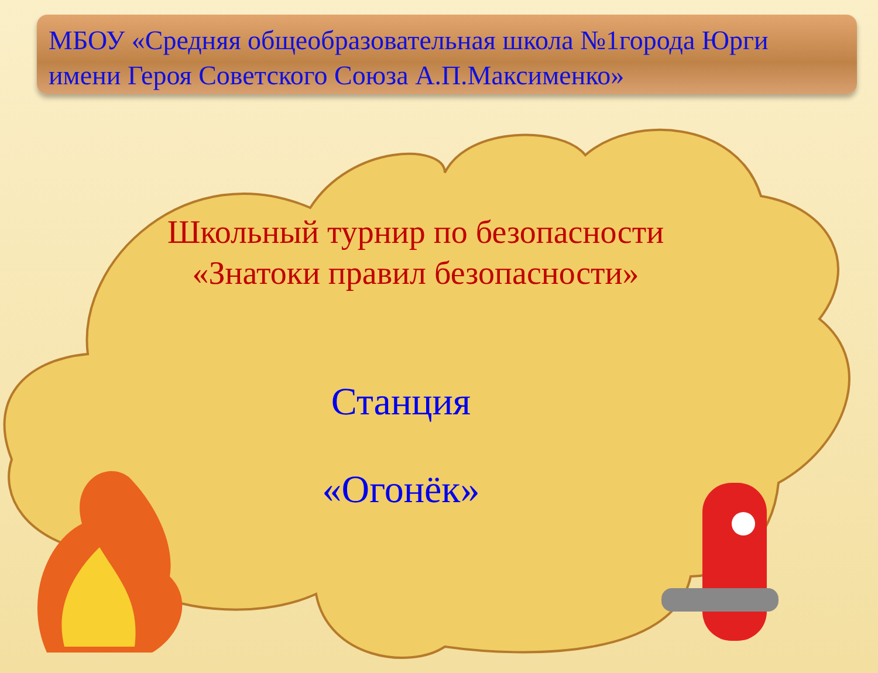МБОУ «Средняя общеобразовательная школа №1города Юрги имени Героя Советского Союза А.П.Максименко»
Школьный турнир по безопасности
«Знатоки правил безопасности»
Станция
«Огонёк»